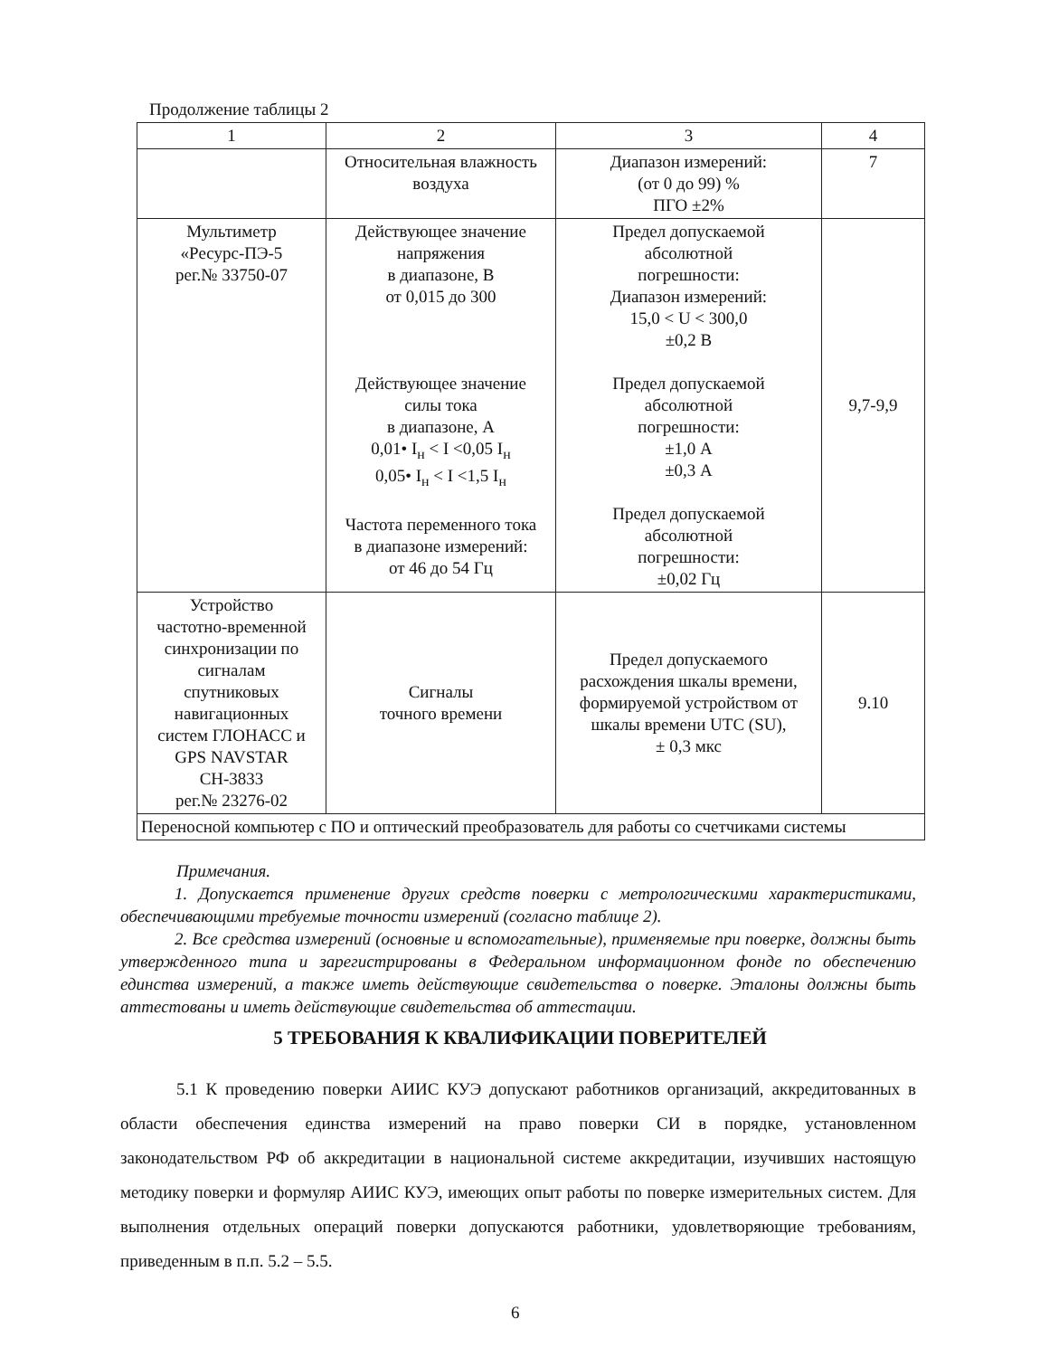Продолжение таблицы 2
| 1 | 2 | 3 | 4 |
| --- | --- | --- | --- |
| | Относительная влажность воздуха | Диапазон измерений: (от 0 до 99) % ПГО ±2% | 7 |
| Мультиметр «Ресурс-ПЭ-5 рег.№ 33750-07 | Действующее значение напряжения в диапазоне, В от 0,015 до 300 Действующее значение силы тока в диапазоне, А 0,01• I<sub>н</sub> < I <0,05 I<sub>н</sub> 0,05• I<sub>н</sub> < I <1,5 I<sub>н</sub> Частота переменного тока в диапазоне измерений: от 46 до 54 Гц | Предел допускаемой абсолютной погрешности: Диапазон измерений: 15,0 < U < 300,0 ±0,2 В Предел допускаемой абсолютной погрешности: ±1,0 А ±0,3 А Предел допускаемой абсолютной погрешности: ±0,02 Гц | 9,7-9,9 |
| Устройство частотно-временной синхронизации по сигналам спутниковых навигационных систем ГЛОНАСС и GPS NAVSTAR СН-3833 рег.№ 23276-02 | Сигналы точного времени | Предел допускаемого расхождения шкалы времени, формируемой устройством от шкалы времени UTC (SU), ± 0,3 мкс | 9.10 |
| Переносной компьютер с ПО и оптический преобразователь для работы со счетчиками системы | | | |
Примечания.
1. Допускается применение других средств поверки с метрологическими характеристиками, обеспечивающими требуемые точности измерений (согласно таблице 2).
2. Все средства измерений (основные и вспомогательные), применяемые при поверке, должны быть утвержденного типа и зарегистрированы в Федеральном информационном фонде по обеспечению единства измерений, а также иметь действующие свидетельства о поверке. Эталоны должны быть аттестованы и иметь действующие свидетельства об аттестации.
5 ТРЕБОВАНИЯ К КВАЛИФИКАЦИИ ПОВЕРИТЕЛЕЙ
5.1 К проведению поверки АИИС КУЭ допускают работников организаций, аккредитованных в области обеспечения единства измерений на право поверки СИ в порядке, установленном законодательством РФ об аккредитации в национальной системе аккредитации, изучивших настоящую методику поверки и формуляр АИИС КУЭ, имеющих опыт работы по поверке измерительных систем. Для выполнения отдельных операций поверки допускаются работники, удовлетворяющие требованиям, приведенным в п.п. 5.2 – 5.5.
6